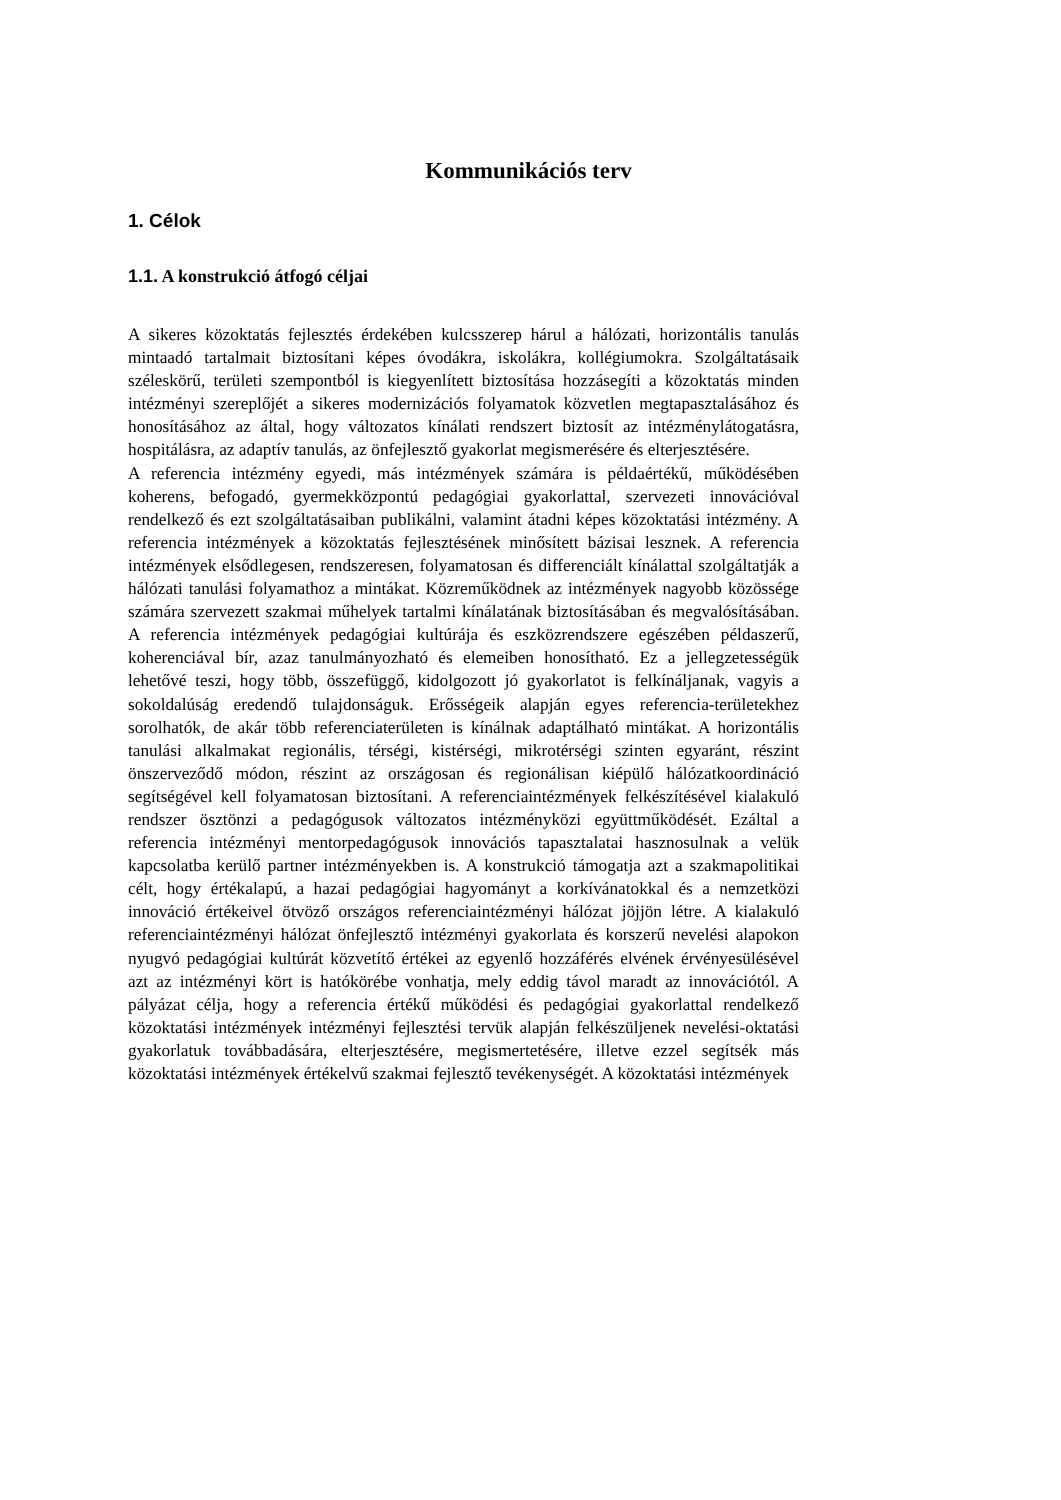Kommunikációs terv
1. Célok
1.1. A konstrukció átfogó céljai
A sikeres közoktatás fejlesztés érdekében kulcsszerep hárul a hálózati, horizontális tanulás mintaadó tartalmait biztosítani képes óvodákra, iskolákra, kollégiumokra. Szolgáltatásaik széleskörű, területi szempontból is kiegyenlített biztosítása hozzásegíti a közoktatás minden intézményi szereplőjét a sikeres modernizációs folyamatok közvetlen megtapasztalásához és honosításához az által, hogy változatos kínálati rendszert biztosít az intézménylátogatásra, hospitálásra, az adaptív tanulás, az önfejlesztő gyakorlat megismerésére és elterjesztésére.
A referencia intézmény egyedi, más intézmények számára is példaértékű, működésében koherens, befogadó, gyermekközpontú pedagógiai gyakorlattal, szervezeti innovációval rendelkező és ezt szolgáltatásaiban publikálni, valamint átadni képes közoktatási intézmény. A referencia intézmények a közoktatás fejlesztésének minősített bázisai lesznek. A referencia intézmények elsődlegesen, rendszeresen, folyamatosan és differenciált kínálattal szolgáltatják a hálózati tanulási folyamathoz a mintákat. Közreműködnek az intézmények nagyobb közössége számára szervezett szakmai műhelyek tartalmi kínálatának biztosításában és megvalósításában. A referencia intézmények pedagógiai kultúrája és eszközrendszere egészében példaszerű, koherenciával bír, azaz tanulmányozható és elemeiben honosítható. Ez a jellegzetességük lehetővé teszi, hogy több, összefüggő, kidolgozott jó gyakorlatot is felkínáljanak, vagyis a sokoldalúság eredendő tulajdonságuk. Erősségeik alapján egyes referencia-területekhez sorolhatók, de akár több referenciaterületen is kínálnak adaptálható mintákat. A horizontális tanulási alkalmakat regionális, térségi, kistérségi, mikrotérségi szinten egyaránt, részint önszerveződő módon, részint az országosan és regionálisan kiépülő hálózatkoordináció segítségével kell folyamatosan biztosítani. A referenciaintézmények felkészítésével kialakuló rendszer ösztönzi a pedagógusok változatos intézményközi együttműködését. Ezáltal a referencia intézményi mentorpedagógusok innovációs tapasztalatai hasznosulnak a velük kapcsolatba kerülő partner intézményekben is. A konstrukció támogatja azt a szakmapolitikai célt, hogy értékalapú, a hazai pedagógiai hagyományt a korkívánatokkal és a nemzetközi innováció értékeivel ötvöző országos referenciaintézményi hálózat jöjjön létre. A kialakuló referenciaintézményi hálózat önfejlesztő intézményi gyakorlata és korszerű nevelési alapokon nyugvó pedagógiai kultúrát közvetítő értékei az egyenlő hozzáférés elvének érvényesülésével azt az intézményi kört is hatókörébe vonhatja, mely eddig távol maradt az innovációtól. A pályázat célja, hogy a referencia értékű működési és pedagógiai gyakorlattal rendelkező közoktatási intézmények intézményi fejlesztési tervük alapján felkészüljenek nevelési-oktatási gyakorlatuk továbbadására, elterjesztésére, megismertetésére, illetve ezzel segítsék más közoktatási intézmények értékelvű szakmai fejlesztő tevékenységét. A közoktatási intézmények